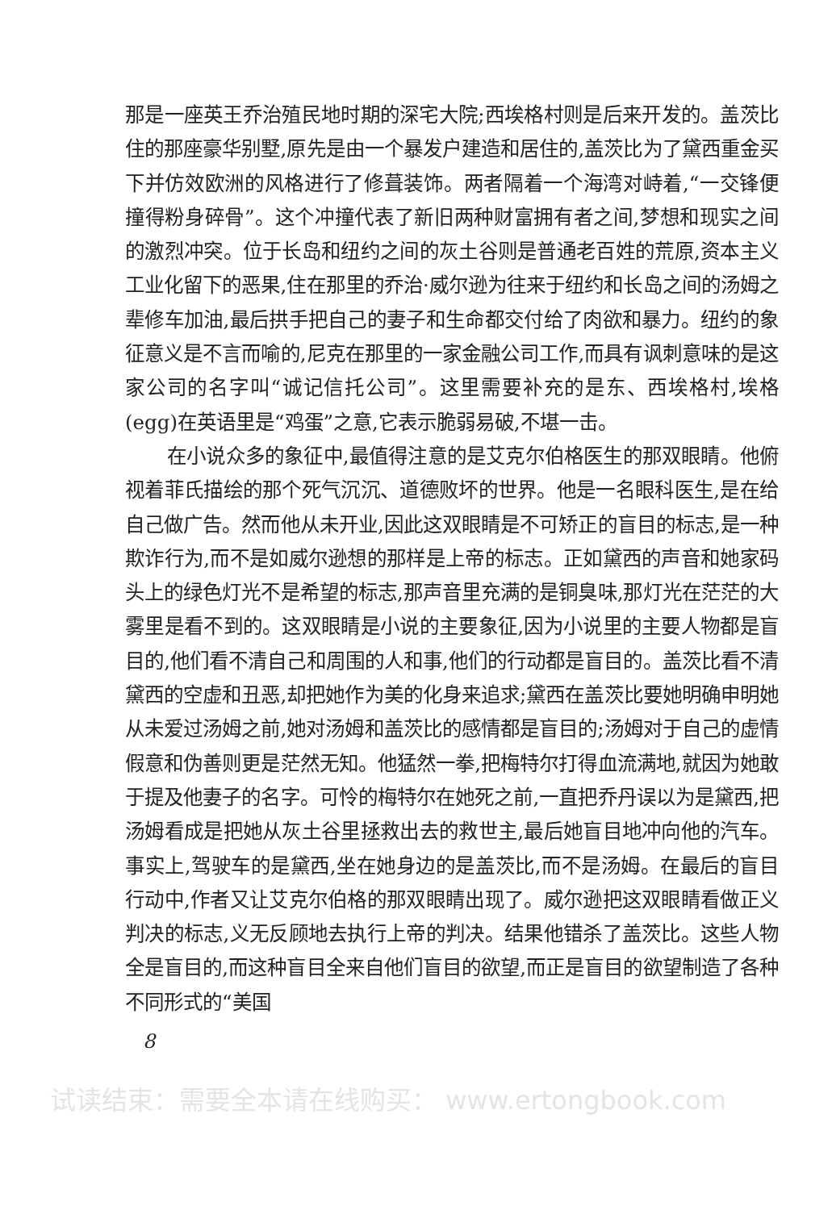那是一座英王乔治殖民地时期的深宅大院;西埃格村则是后来开发的。盖茨比住的那座豪华别墅,原先是由一个暴发户建造和居住的,盖茨比为了黛西重金买下并仿效欧洲的风格进行了修葺装饰。两者隔着一个海湾对峙着,“一交锋便撞得粉身碎骨”。这个冲撞代表了新旧两种财富拥有者之间,梦想和现实之间的激烈冲突。位于长岛和纽约之间的灰土谷则是普通老百姓的荒原,资本主义工业化留下的恶果,住在那里的乔治·威尔逊为往来于纽约和长岛之间的汤姆之辈修车加油,最后拱手把自己的妻子和生命都交付给了肉欲和暴力。纽约的象征意义是不言而喻的,尼克在那里的一家金融公司工作,而具有讽刺意味的是这家公司的名字叫“诚记信托公司”。这里需要补充的是东、西埃格村,埃格(egg)在英语里是“鸡蛋”之意,它表示脆弱易破,不堪一击。
在小说众多的象征中,最值得注意的是艾克尔伯格医生的那双眼睛。他俯视着菲氏描绘的那个死气沉沉、道德败坏的世界。他是一名眼科医生,是在给自己做广告。然而他从未开业,因此这双眼睛是不可矫正的盲目的标志,是一种欺诈行为,而不是如威尔逊想的那样是上帝的标志。正如黛西的声音和她家码头上的绿色灯光不是希望的标志,那声音里充满的是铜臭味,那灯光在茫茫的大雾里是看不到的。这双眼睛是小说的主要象征,因为小说里的主要人物都是盲目的,他们看不清自己和周围的人和事,他们的行动都是盲目的。盖茨比看不清黛西的空虚和丑恶,却把她作为美的化身来追求;黛西在盖茨比要她明确申明她从未爱过汤姆之前,她对汤姆和盖茨比的感情都是盲目的;汤姆对于自己的虚情假意和伪善则更是茫然无知。他猛然一拳,把梅特尔打得血流满地,就因为她敢于提及他妻子的名字。可怜的梅特尔在她死之前,一直把乔丹误以为是黛西,把汤姆看成是把她从灰土谷里拯救出去的救世主,最后她盲目地冲向他的汽车。事实上,驾驶车的是黛西,坐在她身边的是盖茨比,而不是汤姆。在最后的盲目行动中,作者又让艾克尔伯格的那双眼睛出现了。威尔逊把这双眼睛看做正义判决的标志,义无反顾地去执行上帝的判决。结果他错杀了盖茨比。这些人物全是盲目的,而这种盲目全来自他们盲目的欲望,而正是盲目的欲望制造了各种不同形式的“美国
8
试读结束：需要全本请在线购买： www.ertongbook.com